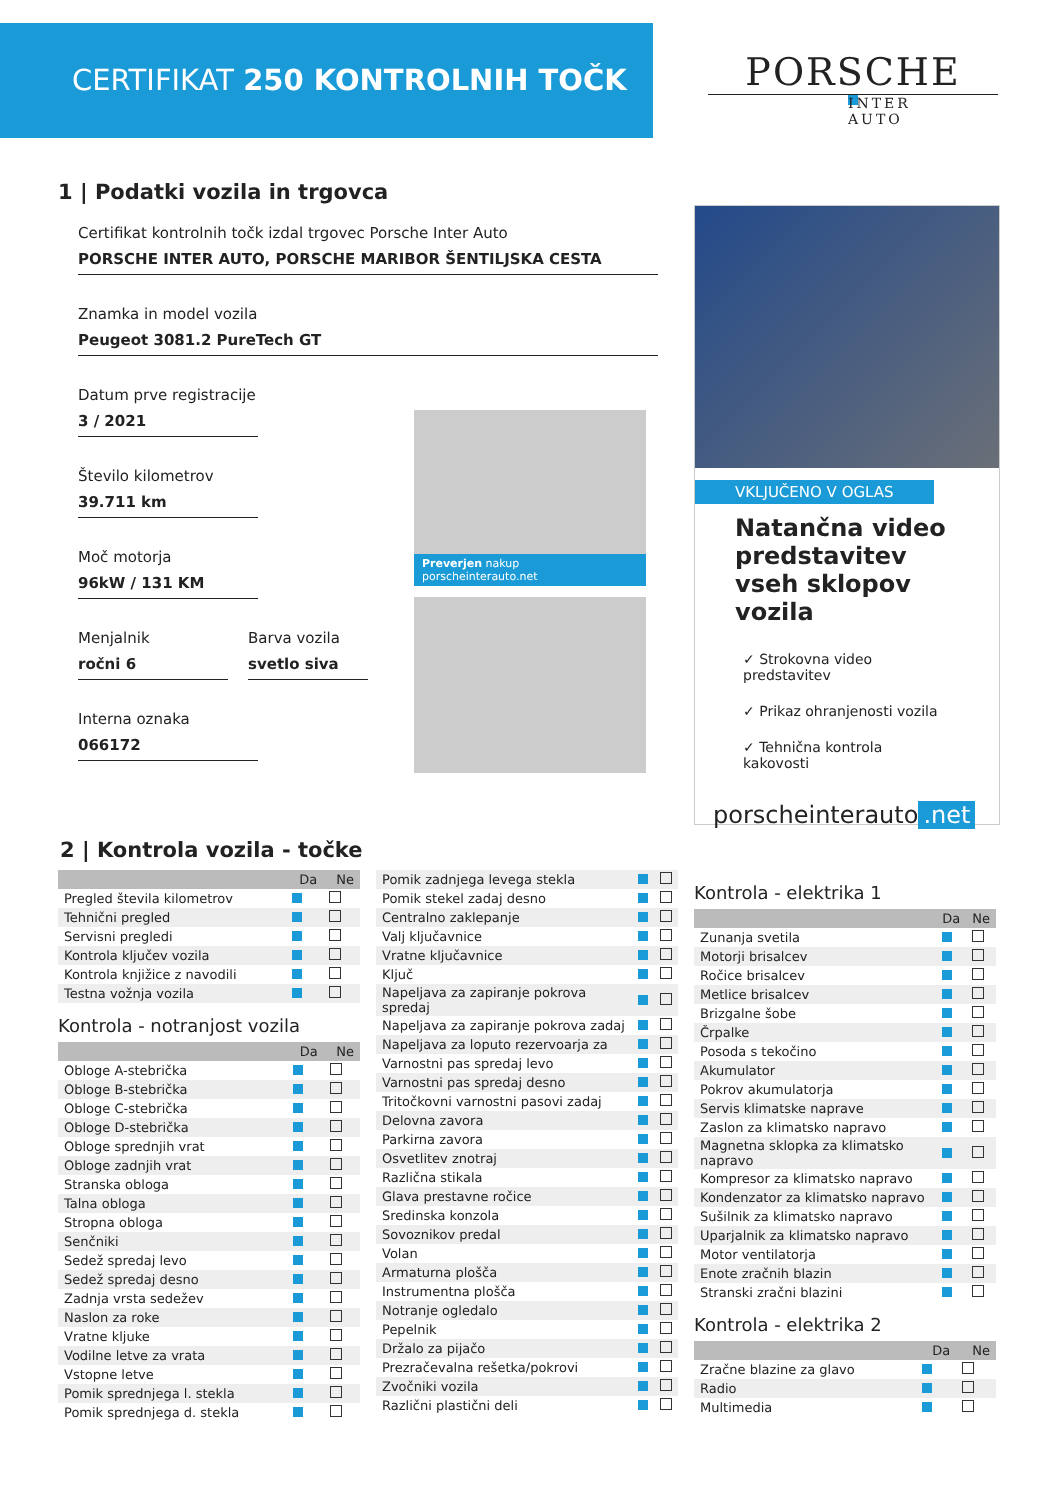CERTIFIKAT 250 KONTROLNIH TOČK
PORSCHE
INTER AUTO
1 | Podatki vozila in trgovca
Certifikat kontrolnih točk izdal trgovec Porsche Inter Auto
PORSCHE INTER AUTO, PORSCHE MARIBOR ŠENTILJSKA CESTA
Znamka in model vozila
Peugeot 3081.2 PureTech GT
Datum prve registracije
3 / 2021
Število kilometrov
39.711 km
Moč motorja
96kW / 131 KM
Menjalnik
ročni 6
Barva vozila
svetlo siva
Interna oznaka
066172
Preverjen nakup porscheinterauto.net
VKLJUČENO V OGLAS
Natančna video predstavitev vseh sklopov vozila
✓ Strokovna video predstavitev
✓ Prikaz ohranjenosti vozila
✓ Tehnična kontrola kakovosti
porscheinterauto.net
2 | Kontrola vozila - točke
| | Da | Ne |
| --- | --- | --- |
| Pregled števila kilometrov | | |
| Tehnični pregled | | |
| Servisni pregledi | | |
| Kontrola ključev vozila | | |
| Kontrola knjižice z navodili | | |
| Testna vožnja vozila | | |
Kontrola - notranjost vozila
| | Da | Ne |
| --- | --- | --- |
| Obloge A-stebrička | | |
| Obloge B-stebrička | | |
| Obloge C-stebrička | | |
| Obloge D-stebrička | | |
| Obloge sprednjih vrat | | |
| Obloge zadnjih vrat | | |
| Stranska obloga | | |
| Talna obloga | | |
| Stropna obloga | | |
| Senčniki | | |
| Sedež spredaj levo | | |
| Sedež spredaj desno | | |
| Zadnja vrsta sedežev | | |
| Naslon za roke | | |
| Vratne kljuke | | |
| Vodilne letve za vrata | | |
| Vstopne letve | | |
| Pomik sprednjega l. stekla | | |
| Pomik sprednjega d. stekla | | |
| Pomik zadnjega levega stekla | | |
| Pomik stekel zadaj desno | | |
| Centralno zaklepanje | | |
| Valj ključavnice | | |
| Vratne ključavnice | | |
| Ključ | | |
| Napeljava za zapiranje pokrova spredaj | | |
| Napeljava za zapiranje pokrova zadaj | | |
| Napeljava za loputo rezervoarja za | | |
| Varnostni pas spredaj levo | | |
| Varnostni pas spredaj desno | | |
| Tritočkovni varnostni pasovi zadaj | | |
| Delovna zavora | | |
| Parkirna zavora | | |
| Osvetlitev znotraj | | |
| Različna stikala | | |
| Glava prestavne ročice | | |
| Sredinska konzola | | |
| Sovoznikov predal | | |
| Volan | | |
| Armaturna plošča | | |
| Instrumentna plošča | | |
| Notranje ogledalo | | |
| Pepelnik | | |
| Držalo za pijačo | | |
| Prezračevalna rešetka/pokrovi | | |
| Zvočniki vozila | | |
| Različni plastični deli | | |
Kontrola - elektrika 1
| | Da | Ne |
| --- | --- | --- |
| Zunanja svetila | | |
| Motorji brisalcev | | |
| Ročice brisalcev | | |
| Metlice brisalcev | | |
| Brizgalne šobe | | |
| Črpalke | | |
| Posoda s tekočino | | |
| Akumulator | | |
| Pokrov akumulatorja | | |
| Servis klimatske naprave | | |
| Zaslon za klimatsko napravo | | |
| Magnetna sklopka za klimatsko napravo | | |
| Kompresor za klimatsko napravo | | |
| Kondenzator za klimatsko napravo | | |
| Sušilnik za klimatsko napravo | | |
| Uparjalnik za klimatsko napravo | | |
| Motor ventilatorja | | |
| Enote zračnih blazin | | |
| Stranski zračni blazini | | |
Kontrola - elektrika 2
| | Da | Ne |
| --- | --- | --- |
| Zračne blazine za glavo | | |
| Radio | | |
| Multimedia | | |